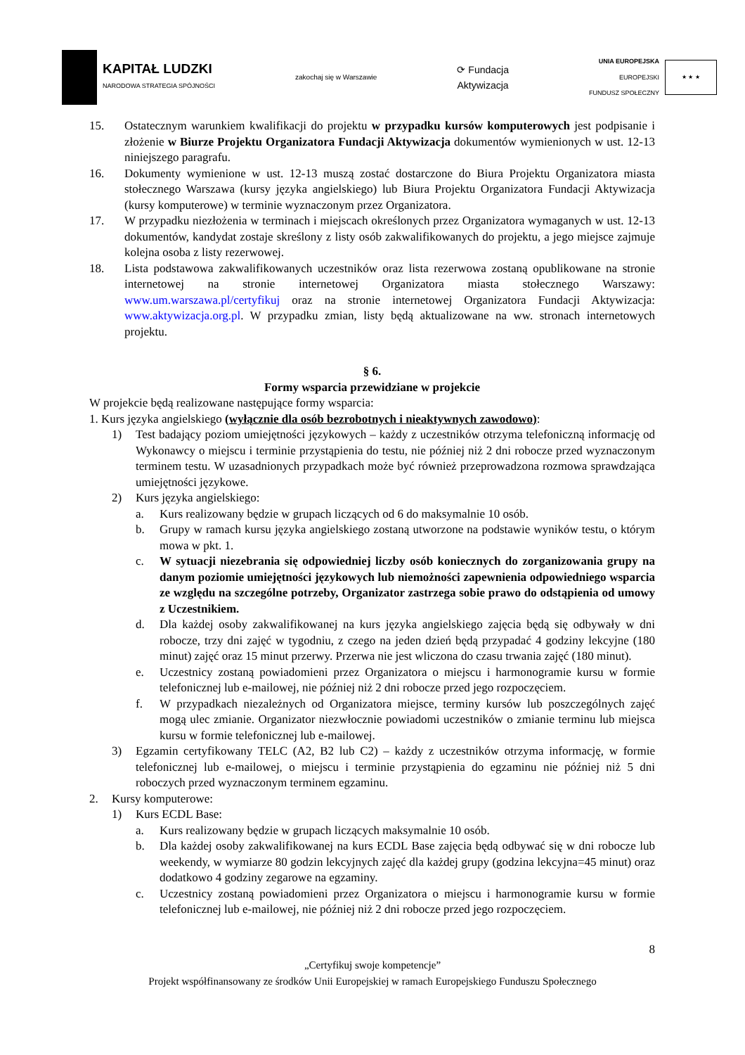KAPITAŁ LUDZKI
NARODOWA STRATEGIA SPÓJNOŚCI
zakochaj się w Warszawie
⟳ Fundacja
Aktywizacja
UNIA EUROPEJSKA
EUROPEJSKI
FUNDUSZ SPOŁECZNY
★ ★ ★
15. Ostatecznym warunkiem kwalifikacji do projektu w przypadku kursów komputerowych jest podpisanie i złożenie w Biurze Projektu Organizatora Fundacji Aktywizacja dokumentów wymienionych w ust. 12-13 niniejszego paragrafu.
16. Dokumenty wymienione w ust. 12-13 muszą zostać dostarczone do Biura Projektu Organizatora miasta stołecznego Warszawa (kursy języka angielskiego) lub Biura Projektu Organizatora Fundacji Aktywizacja (kursy komputerowe) w terminie wyznaczonym przez Organizatora.
17. W przypadku niezłożenia w terminach i miejscach określonych przez Organizatora wymaganych w ust. 12-13 dokumentów, kandydat zostaje skreślony z listy osób zakwalifikowanych do projektu, a jego miejsce zajmuje kolejna osoba z listy rezerwowej.
18. Lista podstawowa zakwalifikowanych uczestników oraz lista rezerwowa zostaną opublikowane na stronie internetowej na stronie internetowej Organizatora miasta stołecznego Warszawy: www.um.warszawa.pl/certyfikuj oraz na stronie internetowej Organizatora Fundacji Aktywizacja: www.aktywizacja.org.pl. W przypadku zmian, listy będą aktualizowane na ww. stronach internetowych projektu.
§ 6.
Formy wsparcia przewidziane w projekcie
W projekcie będą realizowane następujące formy wsparcia:
1. Kurs języka angielskiego (wyłącznie dla osób bezrobotnych i nieaktywnych zawodowo):
1) Test badający poziom umiejętności językowych – każdy z uczestników otrzyma telefoniczną informację od Wykonawcy o miejscu i terminie przystąpienia do testu, nie później niż 2 dni robocze przed wyznaczonym terminem testu. W uzasadnionych przypadkach może być również przeprowadzona rozmowa sprawdzająca umiejętności językowe.
2) Kurs języka angielskiego:
a. Kurs realizowany będzie w grupach liczących od 6 do maksymalnie 10 osób.
b. Grupy w ramach kursu języka angielskiego zostaną utworzone na podstawie wyników testu, o którym mowa w pkt. 1.
c. W sytuacji niezebrania się odpowiedniej liczby osób koniecznych do zorganizowania grupy na danym poziomie umiejętności językowych lub niemożności zapewnienia odpowiedniego wsparcia ze względu na szczególne potrzeby, Organizator zastrzega sobie prawo do odstąpienia od umowy z Uczestnikiem.
d. Dla każdej osoby zakwalifikowanej na kurs języka angielskiego zajęcia będą się odbywały w dni robocze, trzy dni zajęć w tygodniu, z czego na jeden dzień będą przypadać 4 godziny lekcyjne (180 minut) zajęć oraz 15 minut przerwy. Przerwa nie jest wliczona do czasu trwania zajęć (180 minut).
e. Uczestnicy zostaną powiadomieni przez Organizatora o miejscu i harmonogramie kursu w formie telefonicznej lub e-mailowej, nie później niż 2 dni robocze przed jego rozpoczęciem.
f. W przypadkach niezależnych od Organizatora miejsce, terminy kursów lub poszczególnych zajęć mogą ulec zmianie. Organizator niezwłocznie powiadomi uczestników o zmianie terminu lub miejsca kursu w formie telefonicznej lub e-mailowej.
3) Egzamin certyfikowany TELC (A2, B2 lub C2) – każdy z uczestników otrzyma informację, w formie telefonicznej lub e-mailowej, o miejscu i terminie przystąpienia do egzaminu nie później niż 5 dni roboczych przed wyznaczonym terminem egzaminu.
2. Kursy komputerowe:
1) Kurs ECDL Base:
a. Kurs realizowany będzie w grupach liczących maksymalnie 10 osób.
b. Dla każdej osoby zakwalifikowanej na kurs ECDL Base zajęcia będą odbywać się w dni robocze lub weekendy, w wymiarze 80 godzin lekcyjnych zajęć dla każdej grupy (godzina lekcyjna=45 minut) oraz dodatkowo 4 godziny zegarowe na egzaminy.
c. Uczestnicy zostaną powiadomieni przez Organizatora o miejscu i harmonogramie kursu w formie telefonicznej lub e-mailowej, nie później niż 2 dni robocze przed jego rozpoczęciem.
8
„Certyfikuj swoje kompetencje”
Projekt współfinansowany ze środków Unii Europejskiej w ramach Europejskiego Funduszu Społecznego